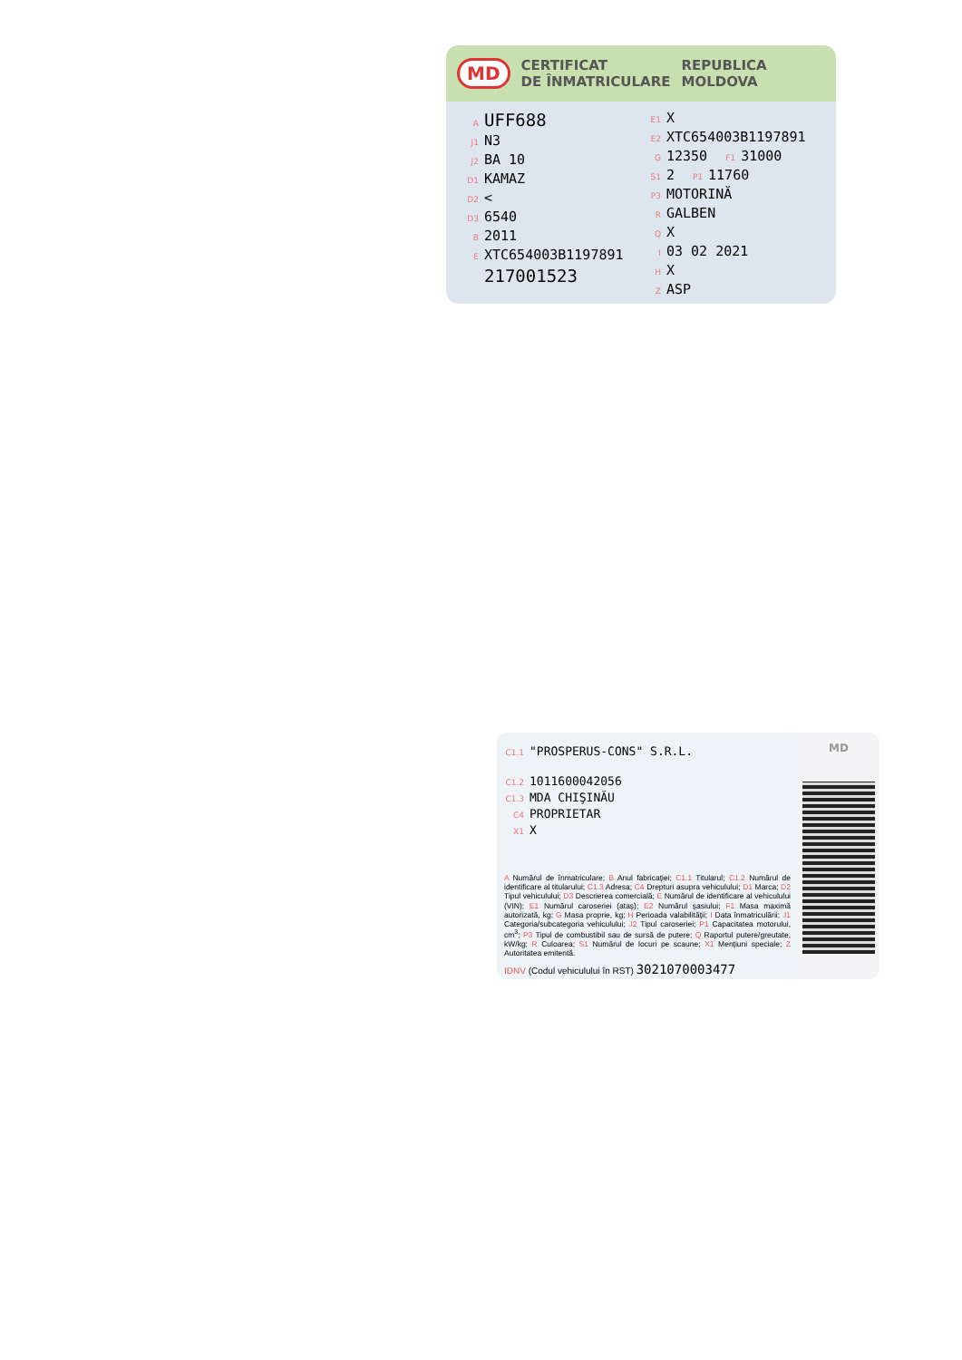MD CERTIFICAT
DE ÎNMATRICULARE REPUBLICA
MOLDOVA
A UFF688
J1 N3
J2 BA 10
D1 KAMAZ
D2 <
D3 6540
B 2011
E XTC654003B1197891
217001523
E1 X
E2 XTC654003B1197891
G 12350 F1 31000
S1 2 P1 11760
P3 MOTORINĂ
R GALBEN
Q X
I 03 02 2021
H X
Z ASP
C1.1 "PROSPERUS-CONS" S.R.L.
C1.2 1011600042056
C1.3 MDA CHIŞINĂU
C4 PROPRIETAR
X1 X
A Numărul de înmatriculare; B Anul fabricaţiei; C1.1 Titularul; C1.2 Numărul de identificare al titularului; C1.3 Adresa; C4 Drepturi asupra vehiculului; D1 Marca; D2 Tipul vehiculului; D3 Descrierea comercială; E Numărul de identificare al vehiculului (VIN); E1 Numărul caroseriei (ataş); E2 Numărul şasiului; F1 Masa maximă autorizată, kg; G Masa proprie, kg; H Perioada valabilităţii; I Data înmatriculării; J1 Categoria/subcategoria vehiculului; J2 Tipul caroseriei; P1 Capacitatea motorului, cm<sup>3</sup>; P3 Tipul de combustibil sau de sursă de putere; Q Raportul putere/greutate, kW/kg; R Culoarea; S1 Numărul de locuri pe scaune; X1 Menţiuni speciale; Z Autoritatea emitentă.
IDNV (Codul vehiculului în RST) 3021070003477
MD